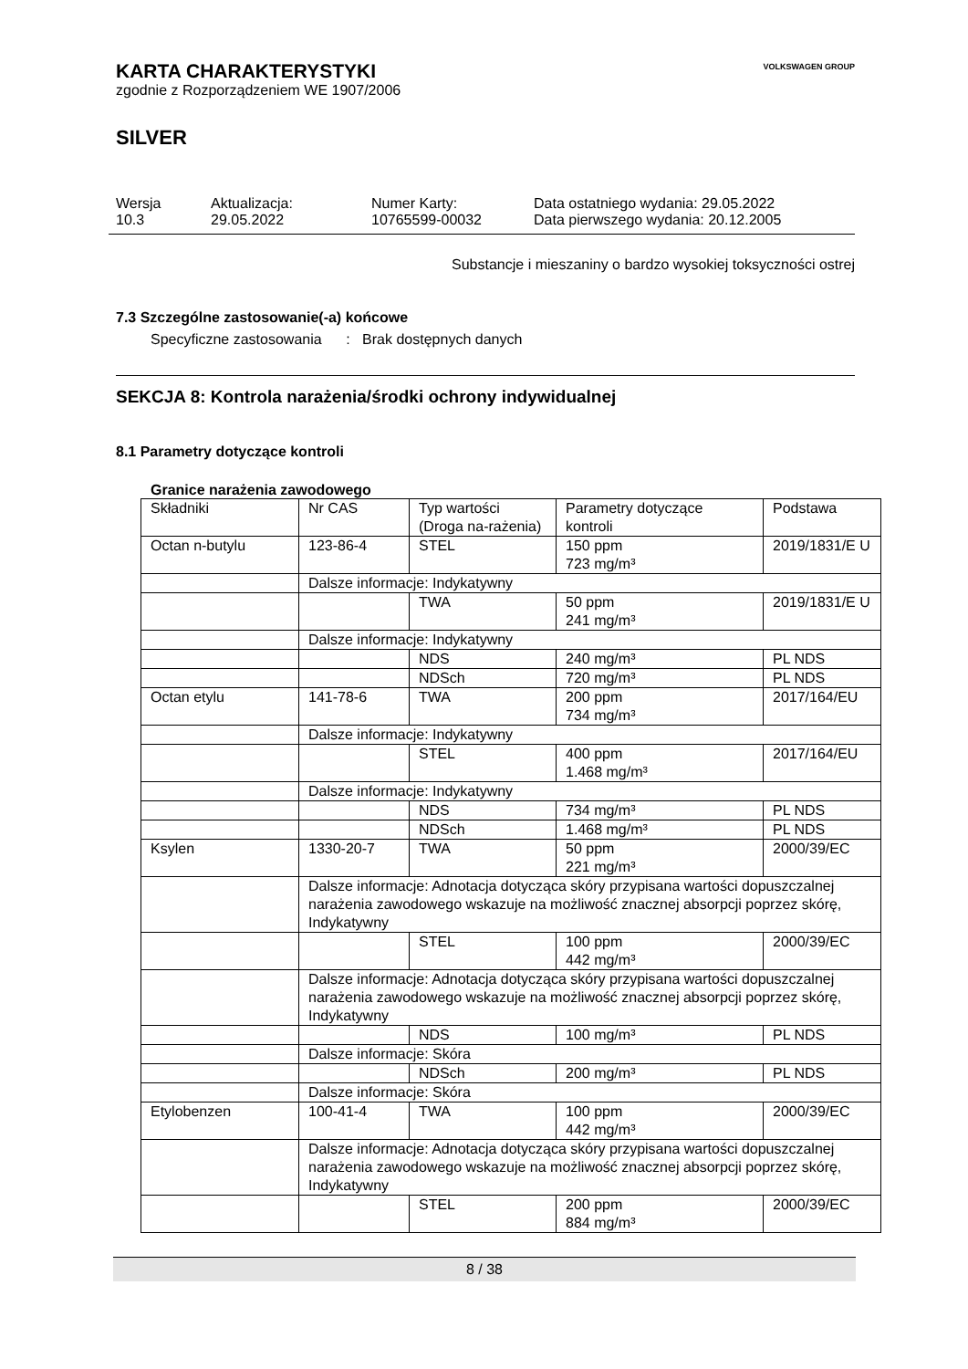VOLKSWAGEN GROUP
KARTA CHARAKTERYSTYKI
zgodnie z Rozporządzeniem WE 1907/2006
SILVER
Wersja
10.3
Aktualizacja:
29.05.2022
Numer Karty:
10765599-00032
Data ostatniego wydania: 29.05.2022
Data pierwszego wydania: 20.12.2005
Substancje i mieszaniny o bardzo wysokiej toksyczności ostrej
7.3 Szczególne zastosowanie(-a) końcowe
Specyficzne zastosowania : Brak dostępnych danych
SEKCJA 8: Kontrola narażenia/środki ochrony indywidualnej
8.1 Parametry dotyczące kontroli
Granice narażenia zawodowego
| Składniki | Nr CAS | Typ wartości (Droga na-rażenia) | Parametry dotyczące kontroli | Podstawa |
| --- | --- | --- | --- | --- |
| Octan n-butylu | 123-86-4 | STEL | 150 ppm 723 mg/m³ | 2019/1831/E U |
| | Dalsze informacje: Indykatywny | | | |
| | | TWA | 50 ppm 241 mg/m³ | 2019/1831/E U |
| | Dalsze informacje: Indykatywny | | | |
| | | NDS | 240 mg/m³ | PL NDS |
| | | NDSch | 720 mg/m³ | PL NDS |
| Octan etylu | 141-78-6 | TWA | 200 ppm 734 mg/m³ | 2017/164/EU |
| | Dalsze informacje: Indykatywny | | | |
| | | STEL | 400 ppm 1.468 mg/m³ | 2017/164/EU |
| | Dalsze informacje: Indykatywny | | | |
| | | NDS | 734 mg/m³ | PL NDS |
| | | NDSch | 1.468 mg/m³ | PL NDS |
| Ksylen | 1330-20-7 | TWA | 50 ppm 221 mg/m³ | 2000/39/EC |
| | Dalsze informacje: Adnotacja dotycząca skóry przypisana wartości dopuszczalnej narażenia zawodowego wskazuje na możliwość znacznej absorpcji poprzez skórę, Indykatywny | | | |
| | | STEL | 100 ppm 442 mg/m³ | 2000/39/EC |
| | Dalsze informacje: Adnotacja dotycząca skóry przypisana wartości dopuszczalnej narażenia zawodowego wskazuje na możliwość znacznej absorpcji poprzez skórę, Indykatywny | | | |
| | | NDS | 100 mg/m³ | PL NDS |
| | Dalsze informacje: Skóra | | | |
| | | NDSch | 200 mg/m³ | PL NDS |
| | Dalsze informacje: Skóra | | | |
| Etylobenzen | 100-41-4 | TWA | 100 ppm 442 mg/m³ | 2000/39/EC |
| | Dalsze informacje: Adnotacja dotycząca skóry przypisana wartości dopuszczalnej narażenia zawodowego wskazuje na możliwość znacznej absorpcji poprzez skórę, Indykatywny | | | |
| | | STEL | 200 ppm 884 mg/m³ | 2000/39/EC |
8 / 38